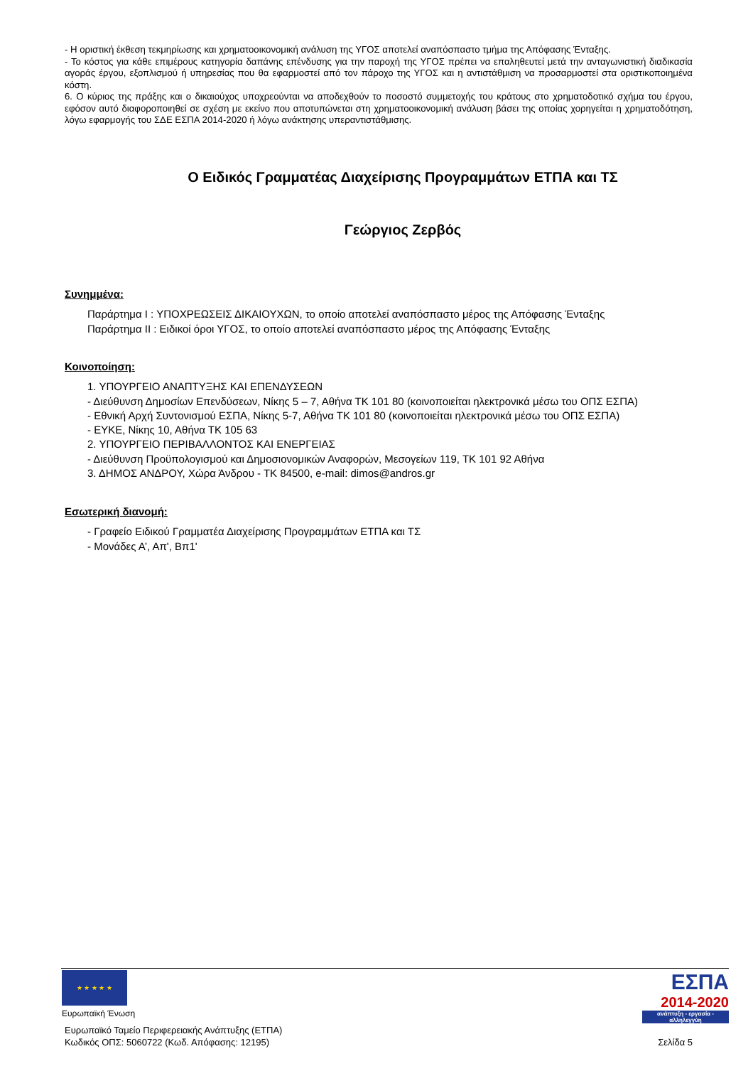- Η οριστική έκθεση τεκμηρίωσης και χρηματοοικονομική ανάλυση της ΥΓΟΣ αποτελεί αναπόσπαστο τμήμα της Απόφασης Ένταξης.
- Το κόστος για κάθε επιμέρους κατηγορία δαπάνης επένδυσης για την παροχή της ΥΓΟΣ πρέπει να επαληθευτεί μετά την ανταγωνιστική διαδικασία αγοράς έργου, εξοπλισμού ή υπηρεσίας που θα εφαρμοστεί από τον πάροχο της ΥΓΟΣ και η αντιστάθμιση να προσαρμοστεί στα οριστικοποιημένα κόστη.
6. Ο κύριος της πράξης και ο δικαιούχος υποχρεούνται να αποδεχθούν το ποσοστό συμμετοχής του κράτους στο χρηματοδοτικό σχήμα του έργου, εφόσον αυτό διαφοροποιηθεί σε σχέση με εκείνο που αποτυπώνεται στη χρηματοοικονομική ανάλυση βάσει της οποίας χορηγείται η χρηματοδότηση, λόγω εφαρμογής του ΣΔΕ ΕΣΠΑ 2014-2020 ή λόγω ανάκτησης υπεραντιστάθμισης.
Ο Ειδικός Γραμματέας Διαχείρισης Προγραμμάτων ΕΤΠΑ και ΤΣ
Γεώργιος Ζερβός
Συνημμένα:
Παράρτημα Ι : ΥΠΟΧΡΕΩΣΕΙΣ ΔΙΚΑΙΟΥΧΩΝ, το οποίο αποτελεί αναπόσπαστο μέρος της Απόφασης Ένταξης
Παράρτημα ΙΙ : Ειδικοί όροι ΥΓΟΣ, το οποίο αποτελεί αναπόσπαστο μέρος της Απόφασης Ένταξης
Κοινοποίηση:
1. ΥΠΟΥΡΓΕΙΟ ΑΝΑΠΤΥΞΗΣ ΚΑΙ ΕΠΕΝΔΥΣΕΩΝ
- Διεύθυνση Δημοσίων Επενδύσεων, Νίκης 5 – 7, Αθήνα ΤΚ 101 80 (κοινοποιείται ηλεκτρονικά μέσω του ΟΠΣ ΕΣΠΑ)
- Εθνική Αρχή Συντονισμού ΕΣΠΑ, Νίκης 5-7, Αθήνα ΤΚ 101 80 (κοινοποιείται ηλεκτρονικά μέσω του ΟΠΣ ΕΣΠΑ)
- ΕΥΚΕ, Νίκης 10, Αθήνα ΤΚ 105 63
2. ΥΠΟΥΡΓΕΙΟ ΠΕΡΙΒΑΛΛΟΝΤΟΣ ΚΑΙ ΕΝΕΡΓΕΙΑΣ
- Διεύθυνση Προϋπολογισμού και Δημοσιονομικών Αναφορών, Μεσογείων 119, ΤΚ 101 92 Αθήνα
3. ΔΗΜΟΣ ΑΝΔΡΟΥ, Χώρα Άνδρου - ΤΚ 84500, e-mail: dimos@andros.gr
Εσωτερική διανομή:
- Γραφείο Ειδικού Γραμματέα Διαχείρισης Προγραμμάτων ΕΤΠΑ και ΤΣ
- Μονάδες Α’, Απ', Βπ1'
★ ★ ★ ★ ★
Ευρωπαϊκή Ένωση
ΕΣΠΑ
2014-2020
ανάπτυξη - εργασία - αλληλεγγύη
Ευρωπαϊκό Ταμείο Περιφερειακής Ανάπτυξης (ΕΤΠΑ)
Κωδικός ΟΠΣ: 5060722 (Κωδ. Απόφασης: 12195) Σελίδα 5